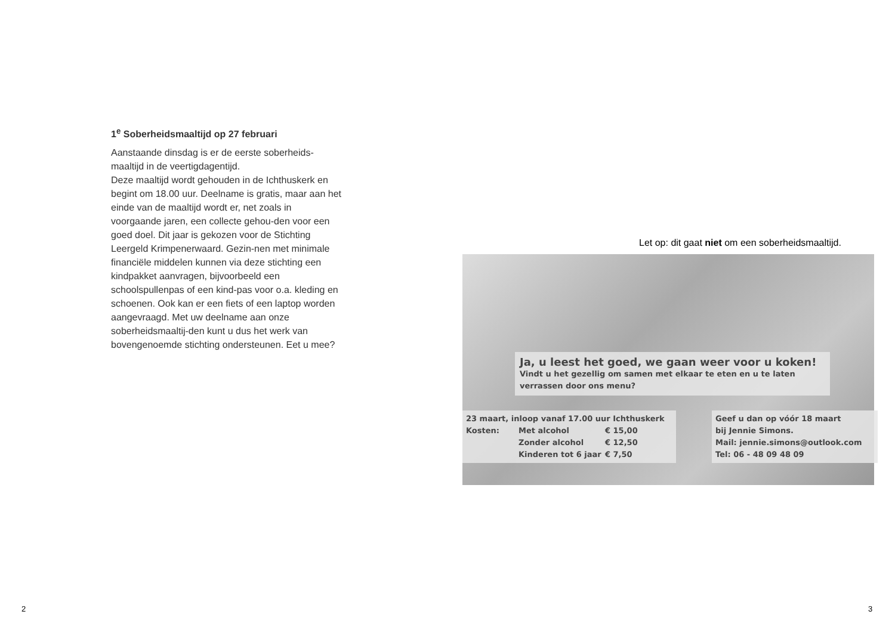1<sup>e</sup> Soberheidsmaaltijd op 27 februari
Aanstaande dinsdag is er de eerste soberheids-maaltijd in de veertigdagentijd.
Deze maaltijd wordt gehouden in de Ichthuskerk en begint om 18.00 uur. Deelname is gratis, maar aan het einde van de maaltijd wordt er, net zoals in voorgaande jaren, een collecte gehou-den voor een goed doel. Dit jaar is gekozen voor de Stichting Leergeld Krimpenerwaard. Gezin-nen met minimale financiële middelen kunnen via deze stichting een kindpakket aanvragen, bijvoorbeeld een schoolspullenpas of een kind-pas voor o.a. kleding en schoenen. Ook kan er een fiets of een laptop worden aangevraagd. Met uw deelname aan onze soberheidsmaaltij-den kunt u dus het werk van bovengenoemde stichting ondersteunen. Eet u mee?
2
Let op: dit gaat niet om een soberheidsmaaltijd.
Ja, u leest het goed, we gaan weer voor u koken!
Vindt u het gezellig om samen met elkaar te eten en u te laten verrassen door ons menu?
23 maart, inloop vanaf 17.00 uur Ichthuskerk
Kosten: Met alcohol € 15,00
Zonder alcohol € 12,50
Kinderen tot 6 jaar € 7,50
Geef u dan op vóór 18 maart
bij Jennie Simons.
Mail: jennie.simons@outlook.com
Tel: 06 - 48 09 48 09
3